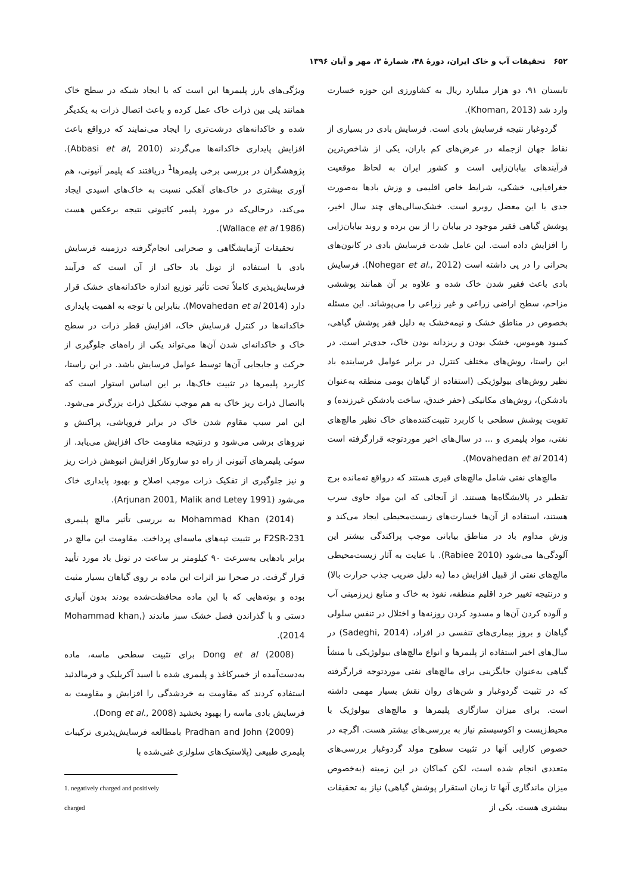۶۵۲ تحقیقات آب و خاک ایران، دورهٔ ۴۸، شمارهٔ ۳، مهر و آبان ۱۳۹۶
تابستان ۹۱، دو هزار میلیارد ریال به کشاورزی این حوزه خسارت وارد شد (Khoman, 2013).
گردوغبار نتیجه فرسایش بادی است. فرسایش بادی در بسیاری از نقاط جهان ازجمله در عرض‌های کم باران، یکی از شاخص‌ترین فرآیندهای بیابان‌زایی است و کشور ایران به لحاظ موقعیت جغرافیایی، خشکی، شرایط خاص اقلیمی و وزش بادها به‌صورت جدی با این معضل روبرو است. خشک‌سالی‌های چند سال اخیر، پوشش گیاهی فقیر موجود در بیابان را از بین برده و روند بیابان‌زایی را افزایش داده است. این عامل شدت فرسایش بادی در کانون‌های بحرانی را در پی داشته است (Nohegar et al., 2012). فرسایش بادی باعث فقیر شدن خاک شده و علاوه بر آن همانند پوششی مزاحم، سطح اراضی زراعی و غیر زراعی را می‌پوشاند. این مسئله بخصوص در مناطق خشک و نیمه‌خشک به دلیل فقر پوشش گیاهی، کمبود هوموس، خشک بودن و ریزدانه بودن خاک، جدی‌تر است. در این راستا، روش‌های مختلف کنترل در برابر عوامل فرساینده باد نظیر روش‌های بیولوژیکی (استفاده از گیاهان بومی منطقه به‌عنوان بادشکن)، روش‌های مکانیکی (حفر خندق، ساخت بادشکن غیرزنده) و تقویت پوشش سطحی با کاربرد تثبیت‌کننده‌های خاک نظیر مالچ‌های نفتی، مواد پلیمری و ... در سال‌های اخیر موردتوجه قرارگرفته است (Movahedan et al 2014).
مالچ‌های نفتی شامل مالچ‌های قیری هستند که درواقع ته‌مانده برج تقطیر در پالایشگاه‌ها هستند. از آنجائی که این مواد حاوی سرب هستند، استفاده از آن‌ها خسارت‌های زیست‌محیطی ایجاد می‌کند و وزش مداوم باد در مناطق بیابانی موجب پراکندگی بیشتر این آلودگی‌ها می‌شود (Rabiee 2010). با عنایت به آثار زیست‌محیطی مالچ‌های نفتی از قبیل افزایش دما (به دلیل ضریب جذب حرارت بالا) و درنتیجه تغییر خرد اقلیم منطقه، نفوذ به خاک و منابع زیرزمینی آب و آلوده کردن آن‌ها و مسدود کردن روزنه‌ها و اختلال در تنفس سلولی گیاهان و بروز بیماری‌های تنفسی در افراد، (Sadeghi, 2014) در سال‌های اخیر استفاده از پلیمرها و انواع مالچ‌های بیولوژیکی با منشأ گیاهی به‌عنوان جایگزینی برای مالچ‌های نفتی موردتوجه قرارگرفته که در تثبیت گردوغبار و شن‌های روان نقش بسیار مهمی داشته است. برای میزان سازگاری پلیمرها و مالچ‌های بیولوژیک با محیط‌زیست و اکوسیستم نیاز به بررسی‌های بیشتر هست. اگرچه در خصوص کارایی آنها در تثبیت سطوح مولد گردوغبار بررسی‌های متعددی انجام شده است، لکن کماکان در این زمینه (به‌خصوص میزان ماندگاری آنها تا زمان استقرار پوشش گیاهی) نیاز به تحقیقات بیشتری هست. یکی از
ویژگی‌های بارز پلیمرها این است که با ایجاد شبکه در سطح خاک همانند پلی بین ذرات خاک عمل کرده و باعث اتصال ذرات به یکدیگر شده و خاکدانه‌های درشت‌تری را ایجاد می‌نمایند که درواقع باعث افزایش پایداری خاکدانه‌ها می‌گردند (Abbasi et al, 2010). پژوهشگران در بررسی برخی پلیمرها<sup>1</sup> دریافتند که پلیمر آنیونی، هم آوری بیشتری در خاک‌های آهکی نسبت به خاک‌های اسیدی ایجاد می‌کند، درحالی‌که در مورد پلیمر کاتیونی نتیجه برعکس هست (Wallace et al 1986).
تحقیقات آزمایشگاهی و صحرایی انجام‌گرفته درزمینه فرسایش بادی با استفاده از تونل باد حاکی از آن است که فرآیند فرسایش‌پذیری کاملاً تحت تأثیر توزیع اندازه خاکدانه‌های خشک قرار دارد (Movahedan et al 2014). بنابراین با توجه به اهمیت پایداری خاکدانه‌ها در کنترل فرسایش خاک، افزایش قطر ذرات در سطح خاک و خاکدانه‌ای شدن آن‌ها می‌تواند یکی از راه‌های جلوگیری از حرکت و جابجایی آن‌ها توسط عوامل فرسایش باشد. در این راستا، کاربرد پلیمرها در تثبیت خاک‌ها، بر این اساس استوار است که بااتصال ذرات ریز خاک به هم موجب تشکیل ذرات بزرگ‌تر می‌شود. این امر سبب مقاوم شدن خاک در برابر فروپاشی، پراکنش و نیروهای برشی می‌شود و درنتیجه مقاومت خاک افزایش می‌یابد. از سوئی پلیمرهای آنیونی از راه دو سازوکار افزایش انبوهش ذرات ریز و نیز جلوگیری از تفکیک ذرات موجب اصلاح و بهبود پایداری خاک می‌شود (Arjunan 2001, Malik and Letey 1991).
Mohammad Khan (2014) به بررسی تأثیر مالچ پلیمری F2SR-231 بر تثبیت تپه‌های ماسه‌ای پرداخت. مقاومت این مالچ در برابر بادهایی به‌سرعت ۹۰ کیلومتر بر ساعت در تونل باد مورد تأیید قرار گرفت. در صحرا نیز اثرات این ماده بر روی گیاهان بسیار مثبت بوده و بوته‌هایی که با این ماده محافظت‌شده بودند بدون آبیاری دستی و با گذراندن فصل خشک سبز ماندند (Mohammad khan, 2014).
Dong et al (2008) برای تثبیت سطحی ماسه، ماده به‌دست‌آمده از خمیرکاغذ و پلیمری شده با اسید آکریلیک و فرمالدئید استفاده کردند که مقاومت به خردشدگی را افزایش و مقاومت به فرسایش بادی ماسه را بهبود بخشید (Dong et al., 2008).
Pradhan and John (2009) بامطالعه فرسایش‌پذیری ترکیبات پلیمری طبیعی (پلاستیک‌های سلولزی غنی‌شده با
1. negatively charged and positively charged